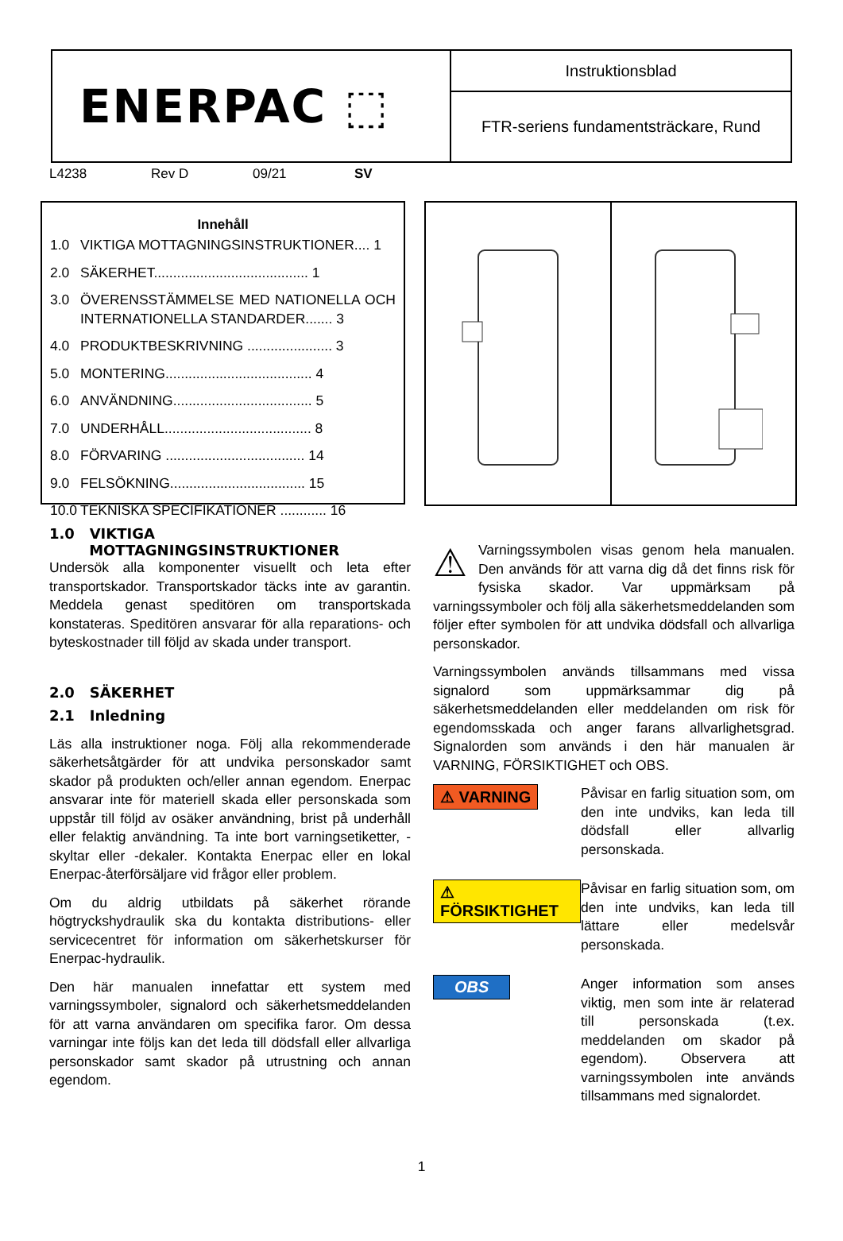ENERPAC ⬚
Instruktionsblad
FTR-seriens fundamentsträckare, Rund
L4238 Rev D 09/21 SV
Innehåll
1.0 VIKTIGA MOTTAGNINGSINSTRUKTIONER.... 1
2.0 SÄKERHET........................................ 1
3.0 ÖVERENSSTÄMMELSE MED NATIONELLA OCH INTERNATIONELLA STANDARDER....... 3
4.0 PRODUKTBESKRIVNING ...................... 3
5.0 MONTERING...................................... 4
6.0 ANVÄNDNING.................................... 5
7.0 UNDERHÅLL...................................... 8
8.0 FÖRVARING .................................... 14
9.0 FELSÖKNING................................... 15
10.0 TEKNISKA SPECIFIKATIONER ............ 16
1.0 VIKTIGA
MOTTAGNINGSINSTRUKTIONER
Undersök alla komponenter visuellt och leta efter transportskador. Transportskador täcks inte av garantin. Meddela genast speditören om transportskada konstateras. Speditören ansvarar för alla reparations- och byteskostnader till följd av skada under transport.
2.0 SÄKERHET
2.1 Inledning
Läs alla instruktioner noga. Följ alla rekommenderade säkerhetsåtgärder för att undvika personskador samt skador på produkten och/eller annan egendom. Enerpac ansvarar inte för materiell skada eller personskada som uppstår till följd av osäker användning, brist på underhåll eller felaktig användning. Ta inte bort varningsetiketter, -skyltar eller -dekaler. Kontakta Enerpac eller en lokal Enerpac-återförsäljare vid frågor eller problem.
Om du aldrig utbildats på säkerhet rörande högtryckshydraulik ska du kontakta distributions- eller servicecentret för information om säkerhetskurser för Enerpac-hydraulik.
Den här manualen innefattar ett system med varningssymboler, signalord och säkerhetsmeddelanden för att varna användaren om specifika faror. Om dessa varningar inte följs kan det leda till dödsfall eller allvarliga personskador samt skador på utrustning och annan egendom.
⚠ Varningssymbolen visas genom hela manualen. Den används för att varna dig då det finns risk för fysiska skador. Var uppmärksam på varningssymboler och följ alla säkerhetsmeddelanden som följer efter symbolen för att undvika dödsfall och allvarliga personskador.
Varningssymbolen används tillsammans med vissa signalord som uppmärksammar dig på säkerhetsmeddelanden eller meddelanden om risk för egendomsskada och anger farans allvarlighetsgrad. Signalorden som används i den här manualen är VARNING, FÖRSIKTIGHET och OBS.
⚠ VARNING
Påvisar en farlig situation som, om den inte undviks, kan leda till dödsfall eller allvarlig personskada.
⚠ FÖRSIKTIGHET
Påvisar en farlig situation som, om den inte undviks, kan leda till lättare eller medelsvår personskada.
OBS
Anger information som anses viktig, men som inte är relaterad till personskada (t.ex. meddelanden om skador på egendom). Observera att varningssymbolen inte används tillsammans med signalordet.
1